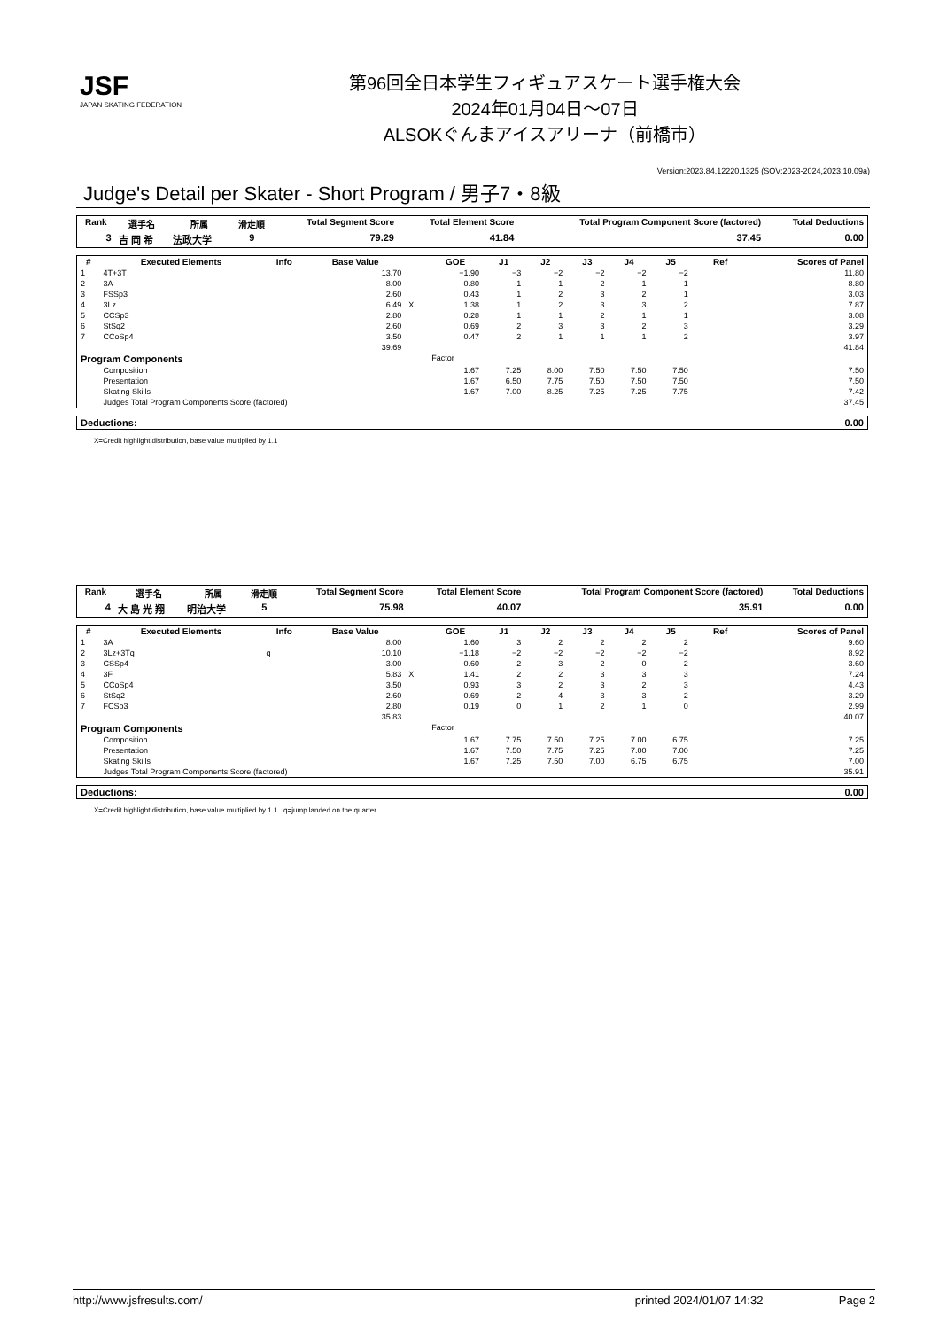JSF
JAPAN SKATING FEDERATION
第96回全日本学生フィギュアスケート選手権大会
2024年01月04日～07日
ALSOKぐんまアイスアリーナ（前橋市）
Version:2023.84.12220.1325 (SOV:2023-2024,2023.10.09a)
Judge's Detail per Skater - Short Program / 男子7・8級
| Rank | 選手名 | 所属 | 滑走順 | Total Segment Score | Total Element Score | Total Program Component Score (factored) | Total Deductions |
| --- | --- | --- | --- | --- | --- | --- | --- |
| 3 | 吉 岡 希 | 法政大学 | 9 | 79.29 | 41.84 | 37.45 | 0.00 |
| # | Executed Elements | Info | Base Value | | GOE | J1 | J2 | J3 | J4 | J5 | Ref | Scores of Panel |
| --- | --- | --- | --- | --- | --- | --- | --- | --- | --- | --- | --- | --- |
| 1 | 4T+3T | | 13.70 | | −1.90 | −3 | −2 | −2 | −2 | −2 | | 11.80 |
| 2 | 3A | | 8.00 | | 0.80 | 1 | 1 | 2 | 1 | 1 | | 8.80 |
| 3 | FSSp3 | | 2.60 | | 0.43 | 1 | 2 | 3 | 2 | 1 | | 3.03 |
| 4 | 3Lz | | 6.49 | X | 1.38 | 1 | 2 | 3 | 3 | 2 | | 7.87 |
| 5 | CCSp3 | | 2.80 | | 0.28 | 1 | 1 | 2 | 1 | 1 | | 3.08 |
| 6 | StSq2 | | 2.60 | | 0.69 | 2 | 3 | 3 | 2 | 3 | | 3.29 |
| 7 | CCoSp4 | | 3.50 | | 0.47 | 2 | 1 | 1 | 1 | 2 | | 3.97 |
| | | | 39.69 | | | | | | | | | 41.84 |
| Program Components | | | | | Factor | | | | | | | |
| | Composition | | | | 1.67 | 7.25 | 8.00 | 7.50 | 7.50 | 7.50 | | 7.50 |
| | Presentation | | | | 1.67 | 6.50 | 7.75 | 7.50 | 7.50 | 7.50 | | 7.50 |
| | Skating Skills | | | | 1.67 | 7.00 | 8.25 | 7.25 | 7.25 | 7.75 | | 7.42 |
| | Judges Total Program Components Score (factored) | | | | | | | | | | | 37.45 |
| Deductions: | 0.00 |
X=Credit highlight distribution, base value multiplied by 1.1
| Rank | 選手名 | 所属 | 滑走順 | Total Segment Score | Total Element Score | Total Program Component Score (factored) | Total Deductions |
| --- | --- | --- | --- | --- | --- | --- | --- |
| 4 | 大 島 光 翔 | 明治大学 | 5 | 75.98 | 40.07 | 35.91 | 0.00 |
| # | Executed Elements | Info | Base Value | | GOE | J1 | J2 | J3 | J4 | J5 | Ref | Scores of Panel |
| --- | --- | --- | --- | --- | --- | --- | --- | --- | --- | --- | --- | --- |
| 1 | 3A | | 8.00 | | 1.60 | 3 | 2 | 2 | 2 | 2 | | 9.60 |
| 2 | 3Lz+3Tq | q | 10.10 | | −1.18 | −2 | −2 | −2 | −2 | −2 | | 8.92 |
| 3 | CSSp4 | | 3.00 | | 0.60 | 2 | 3 | 2 | 0 | 2 | | 3.60 |
| 4 | 3F | | 5.83 | X | 1.41 | 2 | 2 | 3 | 3 | 3 | | 7.24 |
| 5 | CCoSp4 | | 3.50 | | 0.93 | 3 | 2 | 3 | 2 | 3 | | 4.43 |
| 6 | StSq2 | | 2.60 | | 0.69 | 2 | 4 | 3 | 3 | 2 | | 3.29 |
| 7 | FCSp3 | | 2.80 | | 0.19 | 0 | 1 | 2 | 1 | 0 | | 2.99 |
| | | | 35.83 | | | | | | | | | 40.07 |
| Program Components | | | | | Factor | | | | | | | |
| | Composition | | | | 1.67 | 7.75 | 7.50 | 7.25 | 7.00 | 6.75 | | 7.25 |
| | Presentation | | | | 1.67 | 7.50 | 7.75 | 7.25 | 7.00 | 7.00 | | 7.25 |
| | Skating Skills | | | | 1.67 | 7.25 | 7.50 | 7.00 | 6.75 | 6.75 | | 7.00 |
| | Judges Total Program Components Score (factored) | | | | | | | | | | | 35.91 |
| Deductions: | 0.00 |
X=Credit highlight distribution, base value multiplied by 1.1 q=jump landed on the quarter
http://www.jsfresults.com/ printed 2024/01/07 14:32 Page 2